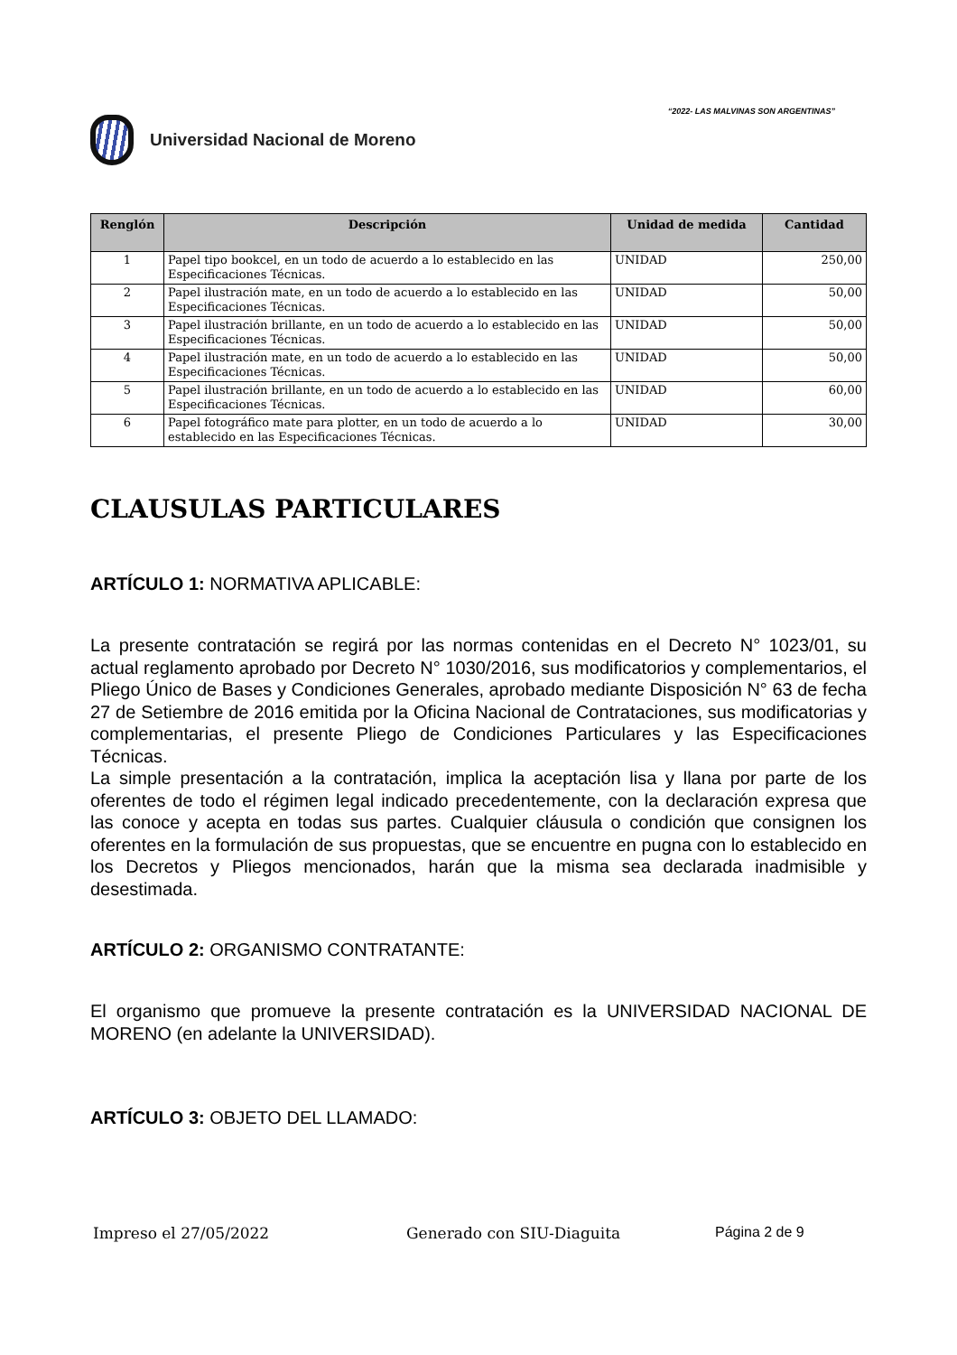“2022- LAS MALVINAS SON ARGENTINAS”
Universidad Nacional de Moreno
| Renglón | Descripción | Unidad de medida | Cantidad |
| --- | --- | --- | --- |
| 1 | Papel tipo bookcel, en un todo de acuerdo a lo establecido en las Especificaciones Técnicas. | UNIDAD | 250,00 |
| 2 | Papel ilustración mate, en un todo de acuerdo a lo establecido en las Especificaciones Técnicas. | UNIDAD | 50,00 |
| 3 | Papel ilustración brillante, en un todo de acuerdo a lo establecido en las Especificaciones Técnicas. | UNIDAD | 50,00 |
| 4 | Papel ilustración mate, en un todo de acuerdo a lo establecido en las Especificaciones Técnicas. | UNIDAD | 50,00 |
| 5 | Papel ilustración brillante, en un todo de acuerdo a lo establecido en las Especificaciones Técnicas. | UNIDAD | 60,00 |
| 6 | Papel fotográfico mate para plotter, en un todo de acuerdo a lo establecido en las Especificaciones Técnicas. | UNIDAD | 30,00 |
CLAUSULAS PARTICULARES
ARTÍCULO 1: NORMATIVA APLICABLE:
La presente contratación se regirá por las normas contenidas en el Decreto N° 1023/01, su actual reglamento aprobado por Decreto N° 1030/2016, sus modificatorios y complementarios, el Pliego Único de Bases y Condiciones Generales, aprobado mediante Disposición N° 63 de fecha 27 de Setiembre de 2016 emitida por la Oficina Nacional de Contrataciones, sus modificatorias y complementarias, el presente Pliego de Condiciones Particulares y las Especificaciones Técnicas.
La simple presentación a la contratación, implica la aceptación lisa y llana por parte de los oferentes de todo el régimen legal indicado precedentemente, con la declaración expresa que las conoce y acepta en todas sus partes. Cualquier cláusula o condición que consignen los oferentes en la formulación de sus propuestas, que se encuentre en pugna con lo establecido en los Decretos y Pliegos mencionados, harán que la misma sea declarada inadmisible y desestimada.
ARTÍCULO 2: ORGANISMO CONTRATANTE:
El organismo que promueve la presente contratación es la UNIVERSIDAD NACIONAL DE MORENO (en adelante la UNIVERSIDAD).
ARTÍCULO 3: OBJETO DEL LLAMADO:
Impreso el 27/05/2022 Generado con SIU-Diaguita Página 2 de 9